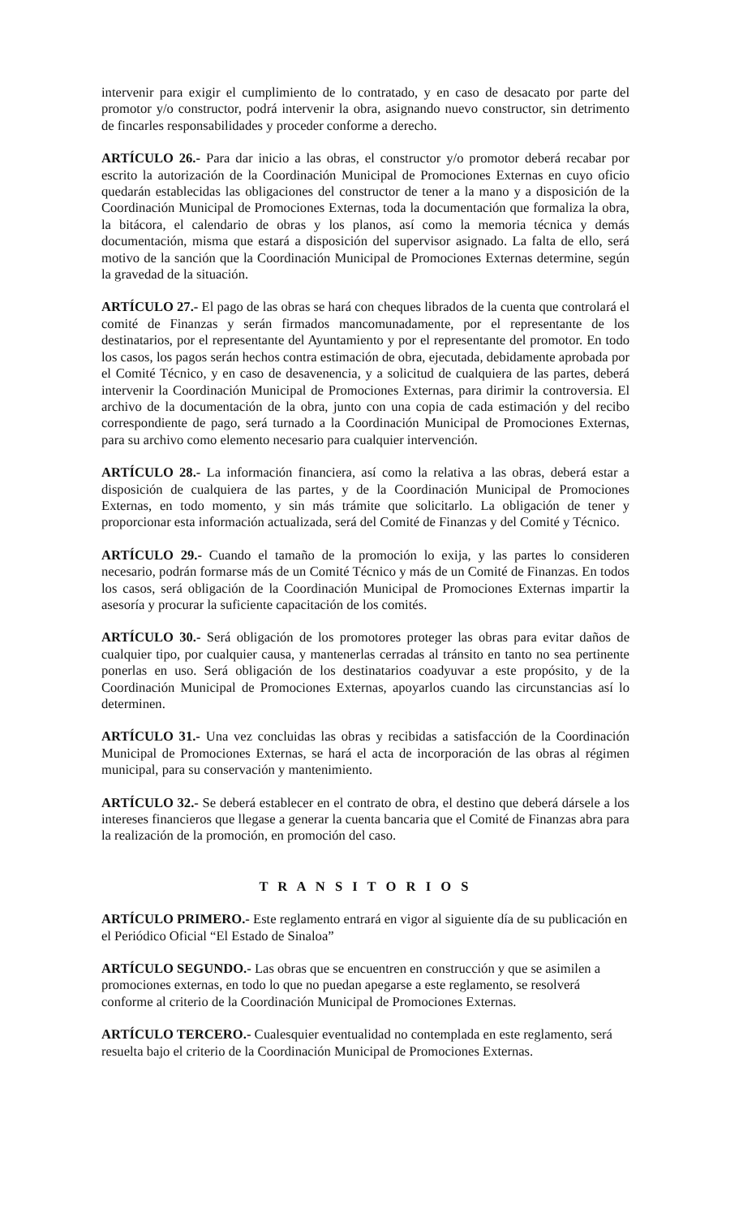intervenir para exigir el cumplimiento de lo contratado, y en caso de desacato por parte del promotor y/o constructor, podrá intervenir la obra, asignando nuevo constructor, sin detrimento de fincarles responsabilidades y proceder conforme a derecho.
ARTÍCULO 26.- Para dar inicio a las obras, el constructor y/o promotor deberá recabar por escrito la autorización de la Coordinación Municipal de Promociones Externas en cuyo oficio quedarán establecidas las obligaciones del constructor de tener a la mano y a disposición de la Coordinación Municipal de Promociones Externas, toda la documentación que formaliza la obra, la bitácora, el calendario de obras y los planos, así como la memoria técnica y demás documentación, misma que estará a disposición del supervisor asignado. La falta de ello, será motivo de la sanción que la Coordinación Municipal de Promociones Externas determine, según la gravedad de la situación.
ARTÍCULO 27.- El pago de las obras se hará con cheques librados de la cuenta que controlará el comité de Finanzas y serán firmados mancomunadamente, por el representante de los destinatarios, por el representante del Ayuntamiento y por el representante del promotor. En todo los casos, los pagos serán hechos contra estimación de obra, ejecutada, debidamente aprobada por el Comité Técnico, y en caso de desavenencia, y a solicitud de cualquiera de las partes, deberá intervenir la Coordinación Municipal de Promociones Externas, para dirimir la controversia. El archivo de la documentación de la obra, junto con una copia de cada estimación y del recibo correspondiente de pago, será turnado a la Coordinación Municipal de Promociones Externas, para su archivo como elemento necesario para cualquier intervención.
ARTÍCULO 28.- La información financiera, así como la relativa a las obras, deberá estar a disposición de cualquiera de las partes, y de la Coordinación Municipal de Promociones Externas, en todo momento, y sin más trámite que solicitarlo. La obligación de tener y proporcionar esta información actualizada, será del Comité de Finanzas y del Comité y Técnico.
ARTÍCULO 29.- Cuando el tamaño de la promoción lo exija, y las partes lo consideren necesario, podrán formarse más de un Comité Técnico y más de un Comité de Finanzas. En todos los casos, será obligación de la Coordinación Municipal de Promociones Externas impartir la asesoría y procurar la suficiente capacitación de los comités.
ARTÍCULO 30.- Será obligación de los promotores proteger las obras para evitar daños de cualquier tipo, por cualquier causa, y mantenerlas cerradas al tránsito en tanto no sea pertinente ponerlas en uso. Será obligación de los destinatarios coadyuvar a este propósito, y de la Coordinación Municipal de Promociones Externas, apoyarlos cuando las circunstancias así lo determinen.
ARTÍCULO 31.- Una vez concluidas las obras y recibidas a satisfacción de la Coordinación Municipal de Promociones Externas, se hará el acta de incorporación de las obras al régimen municipal, para su conservación y mantenimiento.
ARTÍCULO 32.- Se deberá establecer en el contrato de obra, el destino que deberá dársele a los intereses financieros que llegase a generar la cuenta bancaria que el Comité de Finanzas abra para la realización de la promoción, en promoción del caso.
T R A N S I T O R I O S
ARTÍCULO PRIMERO.- Este reglamento entrará en vigor al siguiente día de su publicación en el Periódico Oficial “El Estado de Sinaloa”
ARTÍCULO SEGUNDO.- Las obras que se encuentren en construcción y que se asimilen a promociones externas, en todo lo que no puedan apegarse a este reglamento, se resolverá conforme al criterio de la Coordinación Municipal de Promociones Externas.
ARTÍCULO TERCERO.- Cualesquier eventualidad no contemplada en este reglamento, será resuelta bajo el criterio de la Coordinación Municipal de Promociones Externas.